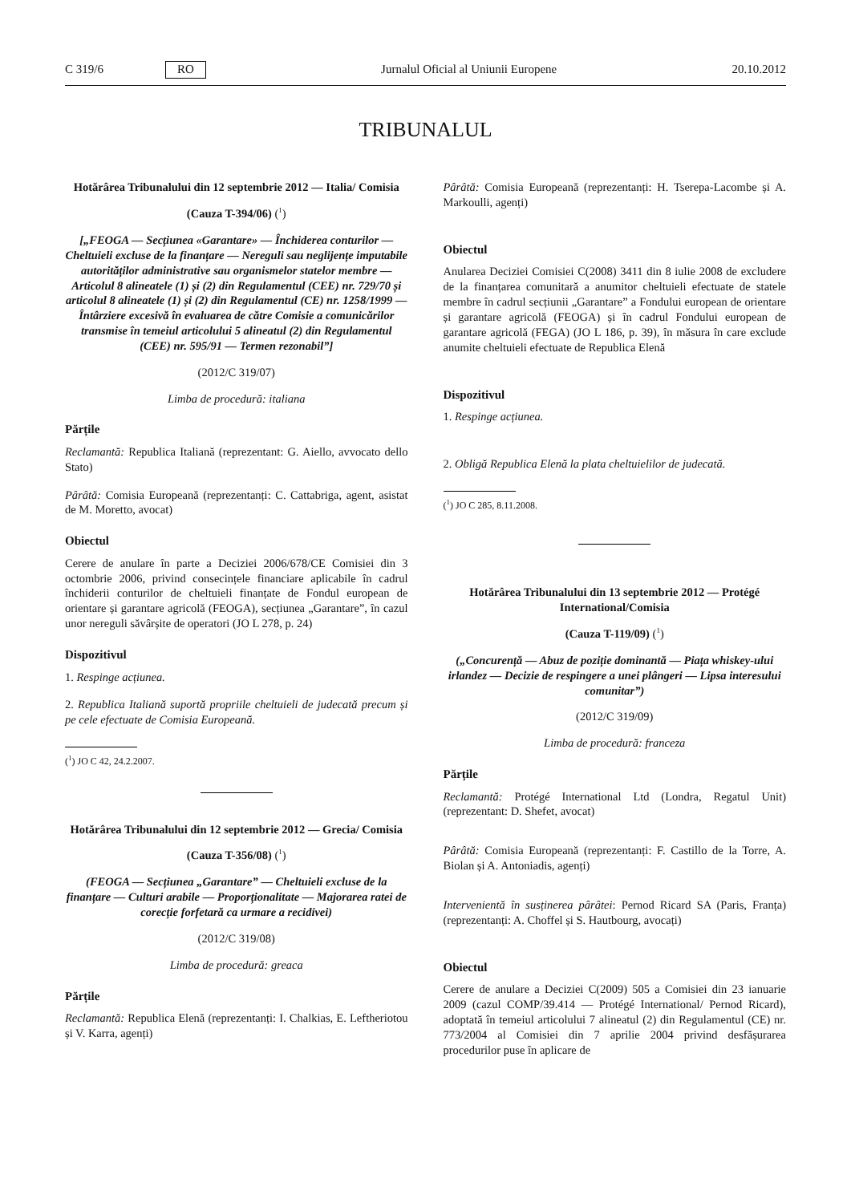C 319/6 RO Jurnalul Oficial al Uniunii Europene 20.10.2012
TRIBUNALUL
Hotărârea Tribunalului din 12 septembrie 2012 — Italia/ Comisia
(Cauza T-394/06) (<sup>1</sup>)
[„FEOGA — Secțiunea «Garantare» — Închiderea conturilor — Cheltuieli excluse de la finanțare — Nereguli sau neglijențe imputabile autorităților administrative sau organismelor statelor membre — Articolul 8 alineatele (1) și (2) din Regulamentul (CEE) nr. 729/70 și articolul 8 alineatele (1) și (2) din Regulamentul (CE) nr. 1258/1999 — Întârziere excesivă în evaluarea de către Comisie a comunicărilor transmise în temeiul articolului 5 alineatul (2) din Regulamentul (CEE) nr. 595/91 — Termen rezonabil”]
(2012/C 319/07)
Limba de procedură: italiana
Părțile
Reclamantă: Republica Italiană (reprezentant: G. Aiello, avvocato dello Stato)
Pârâtă: Comisia Europeană (reprezentanți: C. Cattabriga, agent, asistat de M. Moretto, avocat)
Obiectul
Cerere de anulare în parte a Deciziei 2006/678/CE Comisiei din 3 octombrie 2006, privind consecințele financiare aplicabile în cadrul închiderii conturilor de cheltuieli finanțate de Fondul european de orientare și garantare agricolă (FEOGA), secțiunea „Garantare”, în cazul unor nereguli săvârșite de operatori (JO L 278, p. 24)
Dispozitivul
1. Respinge acțiunea.
2. Republica Italiană suportă propriile cheltuieli de judecată precum și pe cele efectuate de Comisia Europeană.
(<sup>1</sup>) JO C 42, 24.2.2007.
Hotărârea Tribunalului din 12 septembrie 2012 — Grecia/ Comisia
(Cauza T-356/08) (<sup>1</sup>)
(FEOGA — Secțiunea „Garantare” — Cheltuieli excluse de la finanțare — Culturi arabile — Proporționalitate — Majorarea ratei de corecție forfetară ca urmare a recidivei)
(2012/C 319/08)
Limba de procedură: greaca
Părțile
Reclamantă: Republica Elenă (reprezentanți: I. Chalkias, E. Leftheriotou și V. Karra, agenți)
Pârâtă: Comisia Europeană (reprezentanți: H. Tserepa-Lacombe și A. Markoulli, agenți)
Obiectul
Anularea Deciziei Comisiei C(2008) 3411 din 8 iulie 2008 de excludere de la finanțarea comunitară a anumitor cheltuieli efectuate de statele membre în cadrul secțiunii „Garantare” a Fondului european de orientare și garantare agricolă (FEOGA) și în cadrul Fondului european de garantare agricolă (FEGA) (JO L 186, p. 39), în măsura în care exclude anumite cheltuieli efectuate de Republica Elenă
Dispozitivul
1. Respinge acțiunea.
2. Obligă Republica Elenă la plata cheltuielilor de judecată.
(<sup>1</sup>) JO C 285, 8.11.2008.
Hotărârea Tribunalului din 13 septembrie 2012 — Protégé International/Comisia
(Cauza T-119/09) (<sup>1</sup>)
(„Concurență — Abuz de poziție dominantă — Piața whiskey-ului irlandez — Decizie de respingere a unei plângeri — Lipsa interesului comunitar”)
(2012/C 319/09)
Limba de procedură: franceza
Părțile
Reclamantă: Protégé International Ltd (Londra, Regatul Unit) (reprezentant: D. Shefet, avocat)
Pârâtă: Comisia Europeană (reprezentanți: F. Castillo de la Torre, A. Biolan și A. Antoniadis, agenți)
Intervenientă în susținerea pârâtei: Pernod Ricard SA (Paris, Franța) (reprezentanți: A. Choffel și S. Hautbourg, avocați)
Obiectul
Cerere de anulare a Deciziei C(2009) 505 a Comisiei din 23 ianuarie 2009 (cazul COMP/39.414 — Protégé International/ Pernod Ricard), adoptată în temeiul articolului 7 alineatul (2) din Regulamentul (CE) nr. 773/2004 al Comisiei din 7 aprilie 2004 privind desfășurarea procedurilor puse în aplicare de